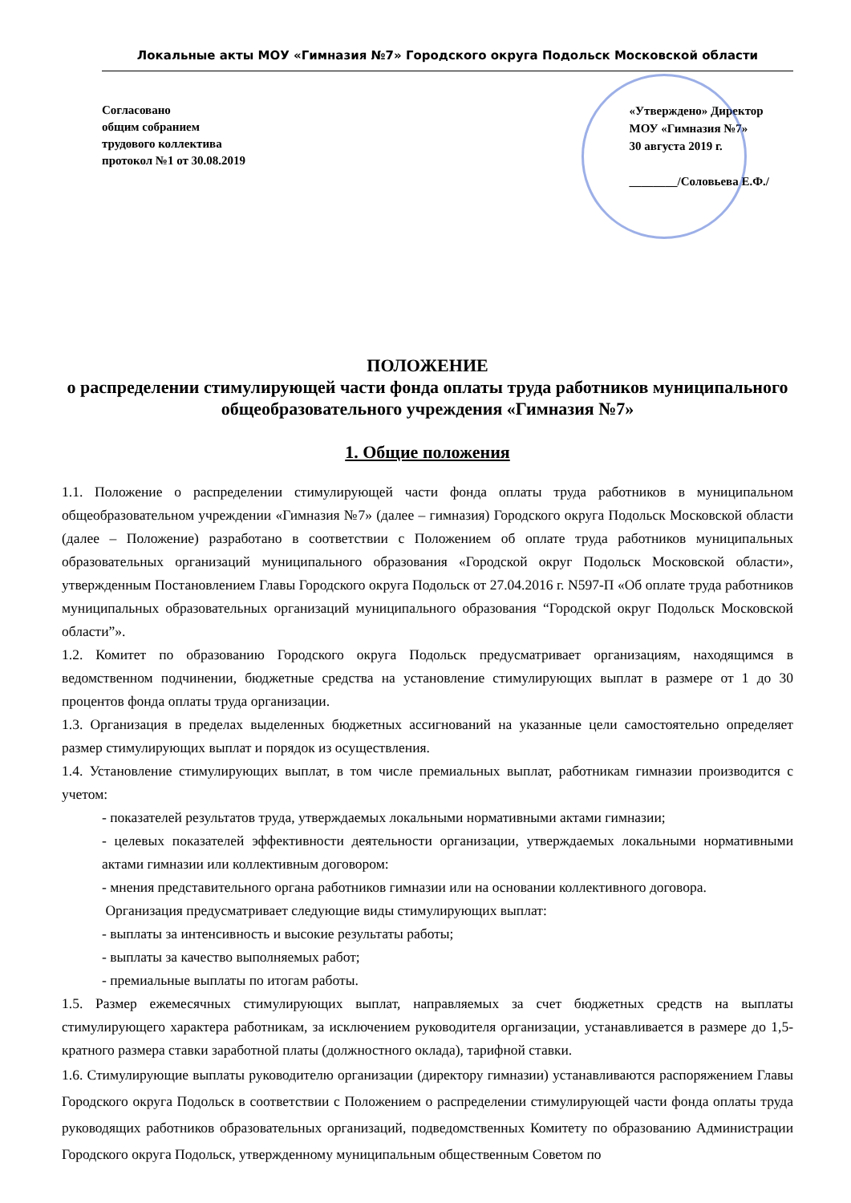Локальные акты МОУ «Гимназия №7» Городского округа Подольск Московской области
Согласовано
общим собранием
трудового коллектива
протокол №1 от 30.08.2019
«Утверждено» Директор
МОУ «Гимназия №7»
30 августа 2019 г.
________/Соловьева Е.Ф./
ПОЛОЖЕНИЕ
о распределении стимулирующей части фонда оплаты труда работников муниципального общеобразовательного учреждения «Гимназия №7»
1. Общие положения
1.1. Положение о распределении стимулирующей части фонда оплаты труда работников в муниципальном общеобразовательном учреждении «Гимназия №7» (далее – гимназия) Городского округа Подольск Московской области (далее – Положение) разработано в соответствии с Положением об оплате труда работников муниципальных образовательных организаций муниципального образования «Городской округ Подольск Московской области», утвержденным Постановлением Главы Городского округа Подольск от 27.04.2016 г. N597-П «Об оплате труда работников муниципальных образовательных организаций муниципального образования “Городской округ Подольск Московской области”».
1.2. Комитет по образованию Городского округа Подольск предусматривает организациям, находящимся в ведомственном подчинении, бюджетные средства на установление стимулирующих выплат в размере от 1 до 30 процентов фонда оплаты труда организации.
1.3. Организация в пределах выделенных бюджетных ассигнований на указанные цели самостоятельно определяет размер стимулирующих выплат и порядок из осуществления.
1.4. Установление стимулирующих выплат, в том числе премиальных выплат, работникам гимназии производится с учетом:
- показателей результатов труда, утверждаемых локальными нормативными актами гимназии;
- целевых показателей эффективности деятельности организации, утверждаемых локальными нормативными актами гимназии или коллективным договором:
- мнения представительного органа работников гимназии или на основании коллективного договора.
Организация предусматривает следующие виды стимулирующих выплат:
- выплаты за интенсивность и высокие результаты работы;
- выплаты за качество выполняемых работ;
- премиальные выплаты по итогам работы.
1.5. Размер ежемесячных стимулирующих выплат, направляемых за счет бюджетных средств на выплаты стимулирующего характера работникам, за исключением руководителя организации, устанавливается в размере до 1,5-кратного размера ставки заработной платы (должностного оклада), тарифной ставки.
1.6. Стимулирующие выплаты руководителю организации (директору гимназии) устанавливаются распоряжением Главы Городского округа Подольск в соответствии с Положением о распределении стимулирующей части фонда оплаты труда руководящих работников образовательных организаций, подведомственных Комитету по образованию Администрации Городского округа Подольск, утвержденному муниципальным общественным Советом по